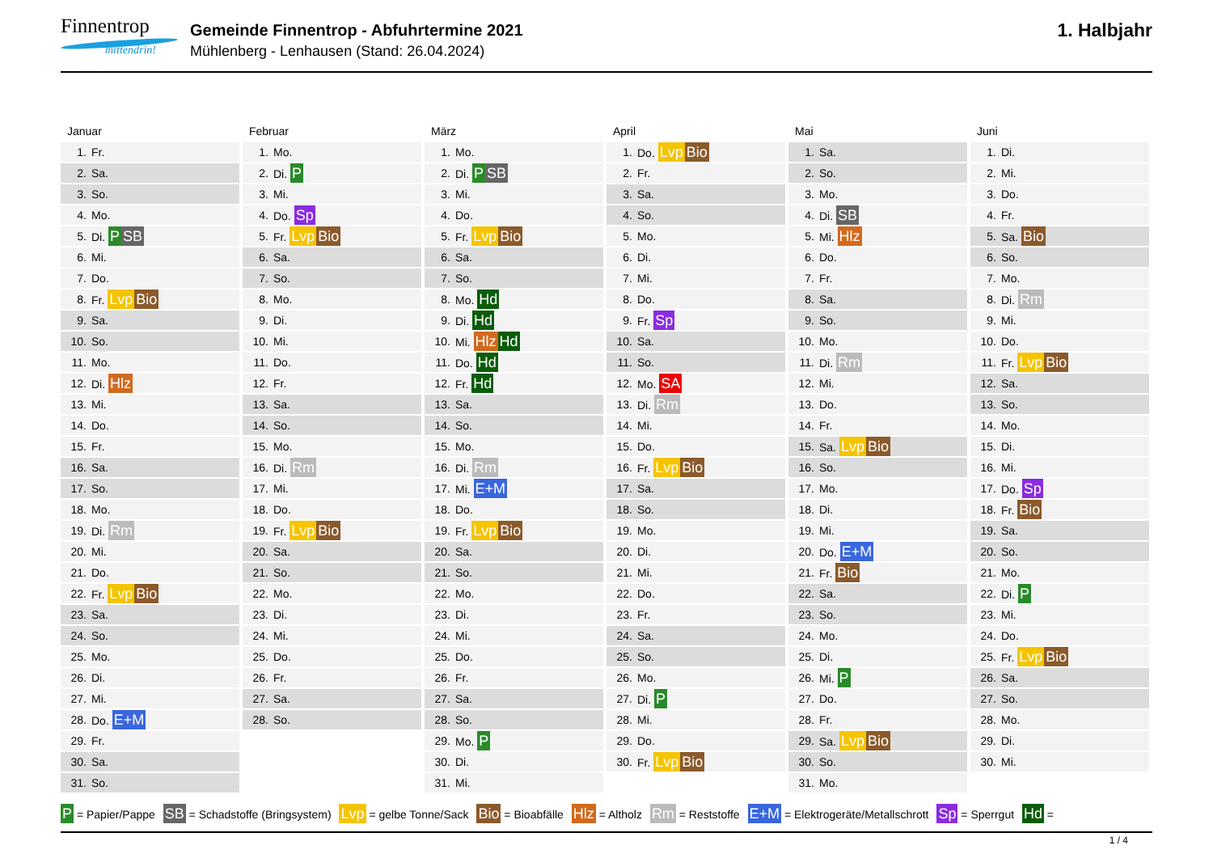Finnentrop
mittendrin!
Gemeinde Finnentrop - Abfuhrtermine 2021
Mühlenberg - Lenhausen (Stand: 26.04.2024)
1. Halbjahr
Januar
| 1. | Fr. |
| 2. | Sa. |
| 3. | So. |
| 4. | Mo. |
| 5. | Di. P SB |
| 6. | Mi. |
| 7. | Do. |
| 8. | Fr. Lvp Bio |
| 9. | Sa. |
| 10. | So. |
| 11. | Mo. |
| 12. | Di. Hlz |
| 13. | Mi. |
| 14. | Do. |
| 15. | Fr. |
| 16. | Sa. |
| 17. | So. |
| 18. | Mo. |
| 19. | Di. Rm |
| 20. | Mi. |
| 21. | Do. |
| 22. | Fr. Lvp Bio |
| 23. | Sa. |
| 24. | So. |
| 25. | Mo. |
| 26. | Di. |
| 27. | Mi. |
| 28. | Do. E+M |
| 29. | Fr. |
| 30. | Sa. |
| 31. | So. |
Februar
| 1. | Mo. |
| 2. | Di. P |
| 3. | Mi. |
| 4. | Do. Sp |
| 5. | Fr. Lvp Bio |
| 6. | Sa. |
| 7. | So. |
| 8. | Mo. |
| 9. | Di. |
| 10. | Mi. |
| 11. | Do. |
| 12. | Fr. |
| 13. | Sa. |
| 14. | So. |
| 15. | Mo. |
| 16. | Di. Rm |
| 17. | Mi. |
| 18. | Do. |
| 19. | Fr. Lvp Bio |
| 20. | Sa. |
| 21. | So. |
| 22. | Mo. |
| 23. | Di. |
| 24. | Mi. |
| 25. | Do. |
| 26. | Fr. |
| 27. | Sa. |
| 28. | So. |
März
| 1. | Mo. |
| 2. | Di. P SB |
| 3. | Mi. |
| 4. | Do. |
| 5. | Fr. Lvp Bio |
| 6. | Sa. |
| 7. | So. |
| 8. | Mo. Hd |
| 9. | Di. Hd |
| 10. | Mi. Hlz Hd |
| 11. | Do. Hd |
| 12. | Fr. Hd |
| 13. | Sa. |
| 14. | So. |
| 15. | Mo. |
| 16. | Di. Rm |
| 17. | Mi. E+M |
| 18. | Do. |
| 19. | Fr. Lvp Bio |
| 20. | Sa. |
| 21. | So. |
| 22. | Mo. |
| 23. | Di. |
| 24. | Mi. |
| 25. | Do. |
| 26. | Fr. |
| 27. | Sa. |
| 28. | So. |
| 29. | Mo. P |
| 30. | Di. |
| 31. | Mi. |
April
| 1. | Do. Lvp Bio |
| 2. | Fr. |
| 3. | Sa. |
| 4. | So. |
| 5. | Mo. |
| 6. | Di. |
| 7. | Mi. |
| 8. | Do. |
| 9. | Fr. Sp |
| 10. | Sa. |
| 11. | So. |
| 12. | Mo. SA |
| 13. | Di. Rm |
| 14. | Mi. |
| 15. | Do. |
| 16. | Fr. Lvp Bio |
| 17. | Sa. |
| 18. | So. |
| 19. | Mo. |
| 20. | Di. |
| 21. | Mi. |
| 22. | Do. |
| 23. | Fr. |
| 24. | Sa. |
| 25. | So. |
| 26. | Mo. |
| 27. | Di. P |
| 28. | Mi. |
| 29. | Do. |
| 30. | Fr. Lvp Bio |
Mai
| 1. | Sa. |
| 2. | So. |
| 3. | Mo. |
| 4. | Di. SB |
| 5. | Mi. Hlz |
| 6. | Do. |
| 7. | Fr. |
| 8. | Sa. |
| 9. | So. |
| 10. | Mo. |
| 11. | Di. Rm |
| 12. | Mi. |
| 13. | Do. |
| 14. | Fr. |
| 15. | Sa. Lvp Bio |
| 16. | So. |
| 17. | Mo. |
| 18. | Di. |
| 19. | Mi. |
| 20. | Do. E+M |
| 21. | Fr. Bio |
| 22. | Sa. |
| 23. | So. |
| 24. | Mo. |
| 25. | Di. |
| 26. | Mi. P |
| 27. | Do. |
| 28. | Fr. |
| 29. | Sa. Lvp Bio |
| 30. | So. |
| 31. | Mo. |
Juni
| 1. | Di. |
| 2. | Mi. |
| 3. | Do. |
| 4. | Fr. |
| 5. | Sa. Bio |
| 6. | So. |
| 7. | Mo. |
| 8. | Di. Rm |
| 9. | Mi. |
| 10. | Do. |
| 11. | Fr. Lvp Bio |
| 12. | Sa. |
| 13. | So. |
| 14. | Mo. |
| 15. | Di. |
| 16. | Mi. |
| 17. | Do. Sp |
| 18. | Fr. Bio |
| 19. | Sa. |
| 20. | So. |
| 21. | Mo. |
| 22. | Di. P |
| 23. | Mi. |
| 24. | Do. |
| 25. | Fr. Lvp Bio |
| 26. | Sa. |
| 27. | So. |
| 28. | Mo. |
| 29. | Di. |
| 30. | Mi. |
P = Papier/Pappe SB = Schadstoffe (Bringsystem) Lvp = gelbe Tonne/Sack Bio = Bioabfälle Hlz = Altholz Rm = Reststoffe E+M = Elektrogeräte/Metallschrott Sp = Sperrgut Hd =
1 / 4